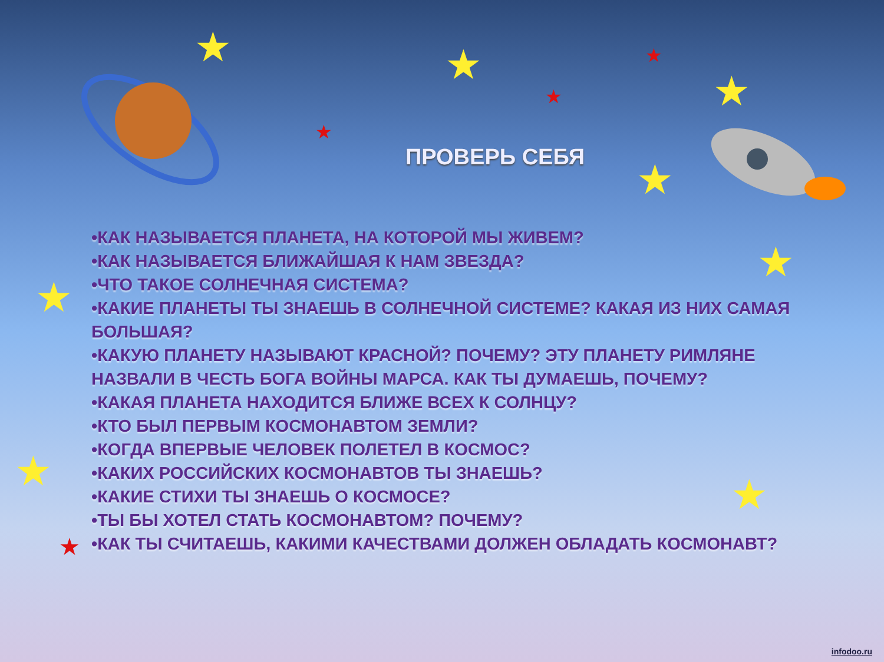★ ★
★
★
★
★
★ ★
★
★
★
★
ПРОВЕРЬ СЕБЯ
•КАК НАЗЫВАЕТСЯ ПЛАНЕТА, НА КОТОРОЙ МЫ ЖИВЕМ?
•КАК НАЗЫВАЕТСЯ БЛИЖАЙШАЯ К НАМ ЗВЕЗДА?
•ЧТО ТАКОЕ СОЛНЕЧНАЯ СИСТЕМА?
•КАКИЕ ПЛАНЕТЫ ТЫ ЗНАЕШЬ В СОЛНЕЧНОЙ СИСТЕМЕ? КАКАЯ ИЗ НИХ САМАЯ БОЛЬШАЯ?
•КАКУЮ ПЛАНЕТУ НАЗЫВАЮТ КРАСНОЙ? ПОЧЕМУ? ЭТУ ПЛАНЕТУ РИМЛЯНЕ НАЗВАЛИ В ЧЕСТЬ БОГА ВОЙНЫ МАРСА. КАК ТЫ ДУМАЕШЬ, ПОЧЕМУ?
•КАКАЯ ПЛАНЕТА НАХОДИТСЯ БЛИЖЕ ВСЕХ К СОЛНЦУ?
•КТО БЫЛ ПЕРВЫМ КОСМОНАВТОМ ЗЕМЛИ?
•КОГДА ВПЕРВЫЕ ЧЕЛОВЕК ПОЛЕТЕЛ В КОСМОС?
•КАКИХ РОССИЙСКИХ КОСМОНАВТОВ ТЫ ЗНАЕШЬ?
•КАКИЕ СТИХИ ТЫ ЗНАЕШЬ О КОСМОСЕ?
•ТЫ БЫ ХОТЕЛ СТАТЬ КОСМОНАВТОМ? ПОЧЕМУ?
•КАК ТЫ СЧИТАЕШЬ, КАКИМИ КАЧЕСТВАМИ ДОЛЖЕН ОБЛАДАТЬ КОСМОНАВТ?
infodoo.ru